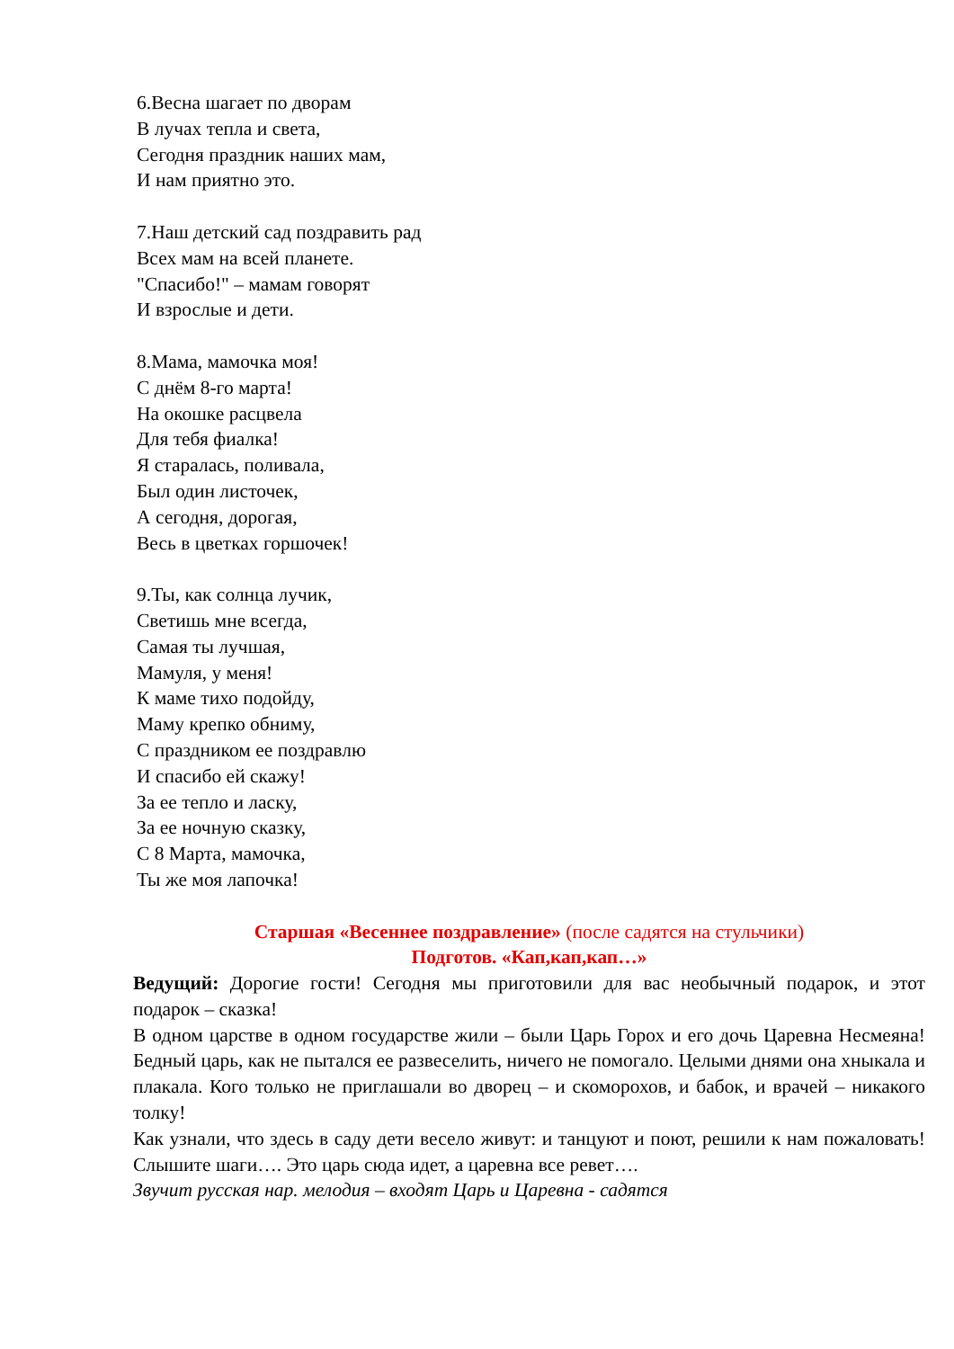6.Весна шагает по дворам
В лучах тепла и света,
Сегодня праздник наших мам,
И нам приятно это.
7.Наш детский сад поздравить рад
Всех мам на всей планете.
"Спасибо!" – мамам говорят
И взрослые и дети.
8.Мама, мамочка моя!
С днём 8-го марта!
На окошке расцвела
Для тебя фиалка!
Я старалась, поливала,
Был один листочек,
А сегодня, дорогая,
Весь в цветках горшочек!
9.Ты, как солнца лучик,
Светишь мне всегда,
Самая ты лучшая,
Мамуля, у меня!
К маме тихо подойду,
Маму крепко обниму,
С праздником ее поздравлю
И спасибо ей скажу!
За ее тепло и ласку,
За ее ночную сказку,
С 8 Марта, мамочка,
Ты же моя лапочка!
Старшая «Весеннее поздравление» (после садятся на стульчики)
Подготов. «Кап,кап,кап…»
Ведущий: Дорогие гости! Сегодня мы приготовили для вас необычный подарок, и этот подарок – сказка!
В одном царстве в одном государстве жили – были Царь Горох и его дочь Царевна Несмеяна! Бедный царь, как не пытался ее развеселить, ничего не помогало. Целыми днями она хныкала и плакала. Кого только не приглашали во дворец – и скоморохов, и бабок, и врачей – никакого толку!
Как узнали, что здесь в саду дети весело живут: и танцуют и поют, решили к нам пожаловать! Слышите шаги…. Это царь сюда идет, а царевна все ревет….
Звучит русская нар. мелодия – входят Царь и Царевна - садятся